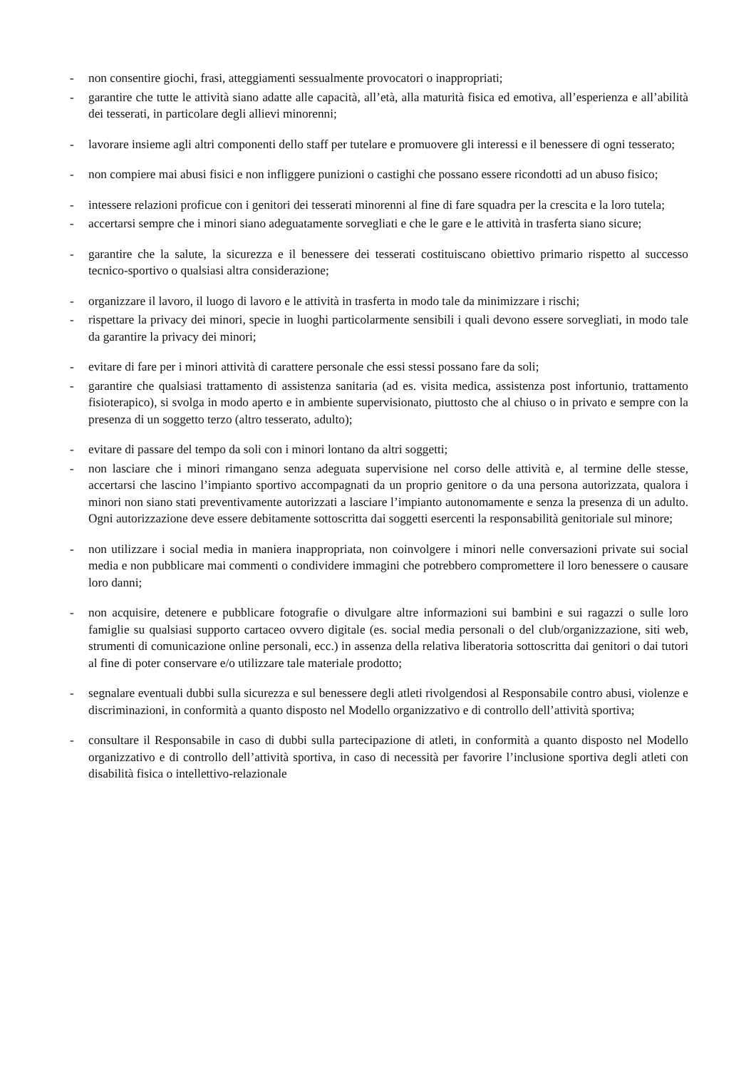- non consentire giochi, frasi, atteggiamenti sessualmente provocatori o inappropriati;
- garantire che tutte le attività siano adatte alle capacità, all’età, alla maturità fisica ed emotiva, all’esperienza e all’abilità dei tesserati, in particolare degli allievi minorenni;
- lavorare insieme agli altri componenti dello staff per tutelare e promuovere gli interessi e il benessere di ogni tesserato;
- non compiere mai abusi fisici e non infliggere punizioni o castighi che possano essere ricondotti ad un abuso fisico;
- intessere relazioni proficue con i genitori dei tesserati minorenni al fine di fare squadra per la crescita e la loro tutela;
- accertarsi sempre che i minori siano adeguatamente sorvegliati e che le gare e le attività in trasferta siano sicure;
- garantire che la salute, la sicurezza e il benessere dei tesserati costituiscano obiettivo primario rispetto al successo tecnico-sportivo o qualsiasi altra considerazione;
- organizzare il lavoro, il luogo di lavoro e le attività in trasferta in modo tale da minimizzare i rischi;
- rispettare la privacy dei minori, specie in luoghi particolarmente sensibili i quali devono essere sorvegliati, in modo tale da garantire la privacy dei minori;
- evitare di fare per i minori attività di carattere personale che essi stessi possano fare da soli;
- garantire che qualsiasi trattamento di assistenza sanitaria (ad es. visita medica, assistenza post infortunio, trattamento fisioterapico), si svolga in modo aperto e in ambiente supervisionato, piuttosto che al chiuso o in privato e sempre con la presenza di un soggetto terzo (altro tesserato, adulto);
- evitare di passare del tempo da soli con i minori lontano da altri soggetti;
- non lasciare che i minori rimangano senza adeguata supervisione nel corso delle attività e, al termine delle stesse, accertarsi che lascino l’impianto sportivo accompagnati da un proprio genitore o da una persona autorizzata, qualora i minori non siano stati preventivamente autorizzati a lasciare l’impianto autonomamente e senza la presenza di un adulto. Ogni autorizzazione deve essere debitamente sottoscritta dai soggetti esercenti la responsabilità genitoriale sul minore;
- non utilizzare i social media in maniera inappropriata, non coinvolgere i minori nelle conversazioni private sui social media e non pubblicare mai commenti o condividere immagini che potrebbero compromettere il loro benessere o causare loro danni;
- non acquisire, detenere e pubblicare fotografie o divulgare altre informazioni sui bambini e sui ragazzi o sulle loro famiglie su qualsiasi supporto cartaceo ovvero digitale (es. social media personali o del club/organizzazione, siti web, strumenti di comunicazione online personali, ecc.) in assenza della relativa liberatoria sottoscritta dai genitori o dai tutori al fine di poter conservare e/o utilizzare tale materiale prodotto;
- segnalare eventuali dubbi sulla sicurezza e sul benessere degli atleti rivolgendosi al Responsabile contro abusi, violenze e discriminazioni, in conformità a quanto disposto nel Modello organizzativo e di controllo dell’attività sportiva;
- consultare il Responsabile in caso di dubbi sulla partecipazione di atleti, in conformità a quanto disposto nel Modello organizzativo e di controllo dell’attività sportiva, in caso di necessità per favorire l’inclusione sportiva degli atleti con disabilità fisica o intellettivo-relazionale